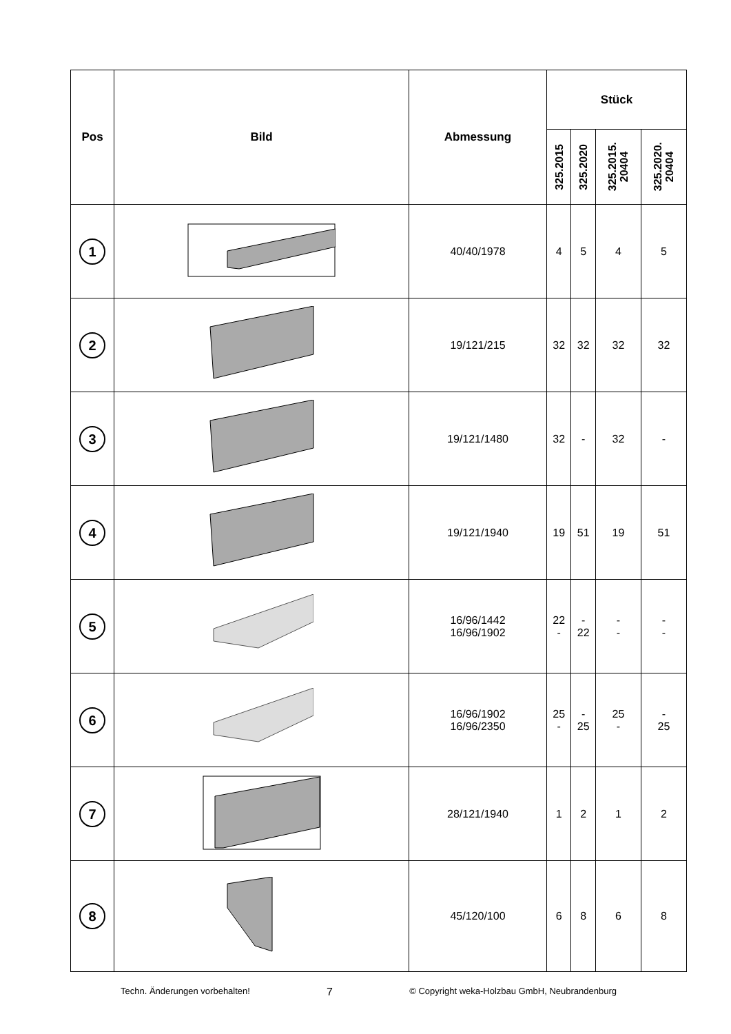| Pos | Bild | Abmessung | Stück | | | |
| --- | --- | --- | --- | --- | --- | --- |
| | | | 325.2015 | 325.2020 | 325.2015. 20404 | 325.2020. 20404 |
| 1 | | 40/40/1978 | 4 | 5 | 4 | 5 |
| 2 | | 19/121/215 | 32 | 32 | 32 | 32 |
| 3 | | 19/121/1480 | 32 | - | 32 | - |
| 4 | | 19/121/1940 | 19 | 51 | 19 | 51 |
| 5 | | 16/96/1442 16/96/1902 | 22 - | - 22 | - - | - - |
| 6 | | 16/96/1902 16/96/2350 | 25 - | - 25 | 25 - | - 25 |
| 7 | | 28/121/1940 | 1 | 2 | 1 | 2 |
| 8 | | 45/120/100 | 6 | 8 | 6 | 8 |
Techn. Änderungen vorbehalten! 7 © Copyright weka-Holzbau GmbH, Neubrandenburg